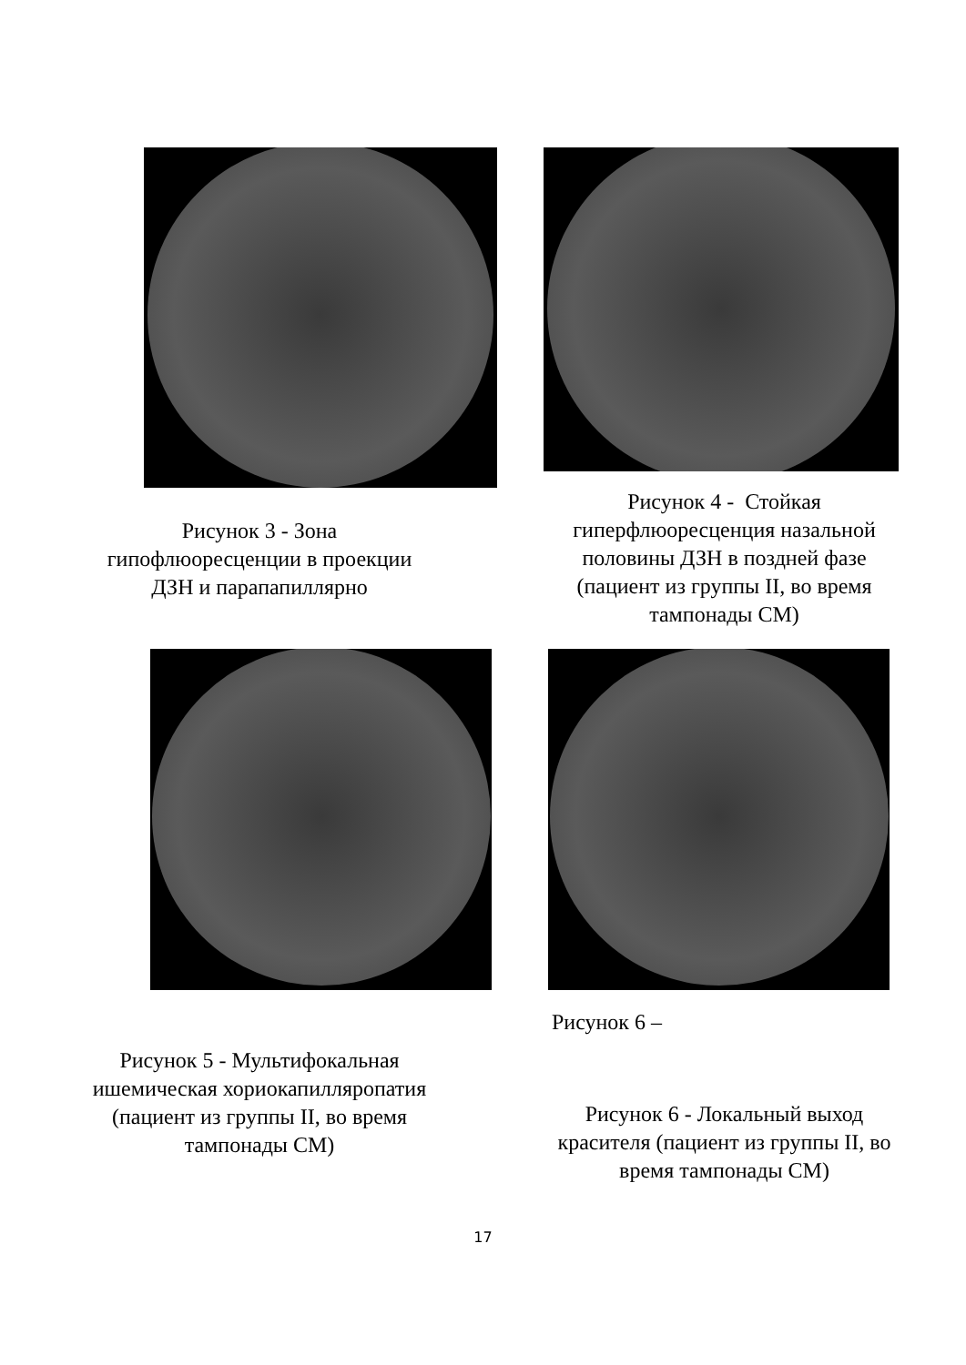Рисунок 3 - Зона
гипофлюоресценции в проекции
ДЗН и парапапиллярно
Рисунок 4 - Стойкая
гиперфлюоресценция назальной
половины ДЗН в поздней фазе
(пациент из группы II, во время
тампонады СМ)
Рисунок 5 - Мультифокальная
ишемическая хориокапилляропатия
(пациент из группы II, во время
тампонады СМ)
Рисунок 6 –
Рисунок 6 - Локальный выход
красителя (пациент из группы II, во
время тампонады СМ)
17